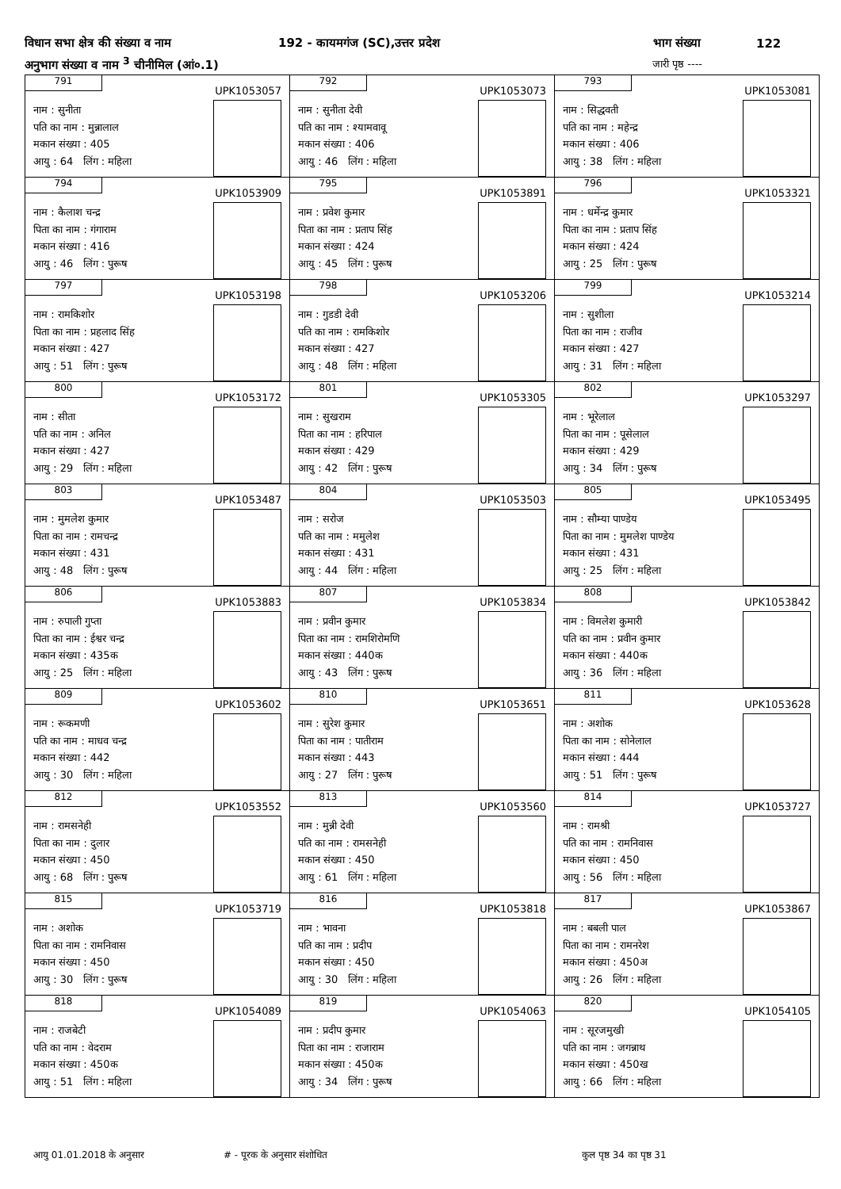विधान सभा क्षेत्र की संख्या व नाम 192 - कायमगंज (SC),उत्तर प्रदेश भाग संख्या 122
अनुभाग संख्या व नाम <sup>3</sup> चीनीमिल (आं०.1) जारी पृष्ठ ----
| 791 UPK1053057 नाम : सुनीता पति का नाम : मुन्नालाल मकान संख्या : 405 आयु : 64 लिंग : महिला | 792 UPK1053073 नाम : सुनीता देवी पति का नाम : श्यामवावू मकान संख्या : 406 आयु : 46 लिंग : महिला | 793 UPK1053081 नाम : सिद्धवती पति का नाम : महेन्द्र मकान संख्या : 406 आयु : 38 लिंग : महिला |
| 794 UPK1053909 नाम : कैलाश चन्द्र पिता का नाम : गंगाराम मकान संख्या : 416 आयु : 46 लिंग : पुरूष | 795 UPK1053891 नाम : प्रवेश कुमार पिता का नाम : प्रताप सिंह मकान संख्या : 424 आयु : 45 लिंग : पुरूष | 796 UPK1053321 नाम : धर्मेन्द्र कुमार पिता का नाम : प्रताप सिंह मकान संख्या : 424 आयु : 25 लिंग : पुरूष |
| 797 UPK1053198 नाम : रामकिशोर पिता का नाम : प्रहलाद सिंह मकान संख्या : 427 आयु : 51 लिंग : पुरूष | 798 UPK1053206 नाम : गुडडी देवी पति का नाम : रामकिशोर मकान संख्या : 427 आयु : 48 लिंग : महिला | 799 UPK1053214 नाम : सुशीला पिता का नाम : राजीव मकान संख्या : 427 आयु : 31 लिंग : महिला |
| 800 UPK1053172 नाम : सीता पति का नाम : अनिल मकान संख्या : 427 आयु : 29 लिंग : महिला | 801 UPK1053305 नाम : सुखराम पिता का नाम : हरिपाल मकान संख्या : 429 आयु : 42 लिंग : पुरूष | 802 UPK1053297 नाम : भूरेलाल पिता का नाम : पूसेलाल मकान संख्या : 429 आयु : 34 लिंग : पुरूष |
| 803 UPK1053487 नाम : मुमलेश कुमार पिता का नाम : रामचन्द्र मकान संख्या : 431 आयु : 48 लिंग : पुरूष | 804 UPK1053503 नाम : सरोज पति का नाम : ममुलेश मकान संख्या : 431 आयु : 44 लिंग : महिला | 805 UPK1053495 नाम : सौम्या पाण्डेय पिता का नाम : मुमलेश पाण्डेय मकान संख्या : 431 आयु : 25 लिंग : महिला |
| 806 UPK1053883 नाम : रुपाली गुप्ता पिता का नाम : ईश्वर चन्द्र मकान संख्या : 435क आयु : 25 लिंग : महिला | 807 UPK1053834 नाम : प्रवीन कुमार पिता का नाम : रामशिरोमणि मकान संख्या : 440क आयु : 43 लिंग : पुरूष | 808 UPK1053842 नाम : विमलेश कुमारी पति का नाम : प्रवीन कुमार मकान संख्या : 440क आयु : 36 लिंग : महिला |
| 809 UPK1053602 नाम : रूकमणी पति का नाम : माधव चन्द्र मकान संख्या : 442 आयु : 30 लिंग : महिला | 810 UPK1053651 नाम : सुरेश कुमार पिता का नाम : पातीराम मकान संख्या : 443 आयु : 27 लिंग : पुरूष | 811 UPK1053628 नाम : अशोक पिता का नाम : सोनेलाल मकान संख्या : 444 आयु : 51 लिंग : पुरूष |
| 812 UPK1053552 नाम : रामसनेही पिता का नाम : दुलार मकान संख्या : 450 आयु : 68 लिंग : पुरूष | 813 UPK1053560 नाम : मुन्नी देवी पति का नाम : रामसनेही मकान संख्या : 450 आयु : 61 लिंग : महिला | 814 UPK1053727 नाम : रामश्री पति का नाम : रामनिवास मकान संख्या : 450 आयु : 56 लिंग : महिला |
| 815 UPK1053719 नाम : अशोक पिता का नाम : रामनिवास मकान संख्या : 450 आयु : 30 लिंग : पुरूष | 816 UPK1053818 नाम : भावना पति का नाम : प्रदीप मकान संख्या : 450 आयु : 30 लिंग : महिला | 817 UPK1053867 नाम : बबली पाल पिता का नाम : रामनरेश मकान संख्या : 450अ आयु : 26 लिंग : महिला |
| 818 UPK1054089 नाम : राजबेटी पति का नाम : वेदराम मकान संख्या : 450क आयु : 51 लिंग : महिला | 819 UPK1054063 नाम : प्रदीप कुमार पिता का नाम : राजाराम मकान संख्या : 450क आयु : 34 लिंग : पुरूष | 820 UPK1054105 नाम : सूरजमुखी पति का नाम : जगन्नाथ मकान संख्या : 450ख आयु : 66 लिंग : महिला |
आयु 01.01.2018 के अनुसार # - पूरक के अनुसार संशोधित कुल पृष्ठ 34 का पृष्ठ 31